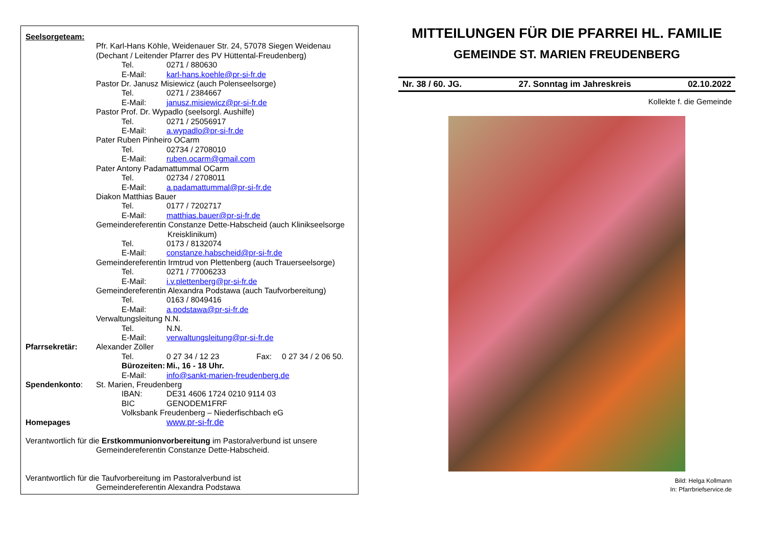Seelsorgeteam:
Pfr. Karl-Hans Köhle, Weidenauer Str. 24, 57078 Siegen Weidenau
(Dechant / Leitender Pfarrer des PV Hüttental-Freudenberg)
Tel. 0271 / 880630
E-Mail: karl-hans.koehle@pr-si-fr.de
Pastor Dr. Janusz Misiewicz (auch Polenseelsorge)
Tel. 0271 / 2384667
E-Mail: janusz.misiewicz@pr-si-fr.de
Pastor Prof. Dr. Wypadlo (seelsorgl. Aushilfe)
Tel. 0271 / 25056917
E-Mail: a.wypadlo@pr-si-fr.de
Pater Ruben Pinheiro OCarm
Tel. 02734 / 2708010
E-Mail: ruben.ocarm@gmail.com
Pater Antony Padamattummal OCarm
Tel. 02734 / 2708011
E-Mail: a.padamattummal@pr-si-fr.de
Diakon Matthias Bauer
Tel. 0177 / 7202717
E-Mail: matthias.bauer@pr-si-fr.de
Gemeindereferentin Constanze Dette-Habscheid (auch Klinikseelsorge
Kreisklinikum)
Tel. 0173 / 8132074
E-Mail: constanze.habscheid@pr-si-fr.de
Gemeindereferentin Irmtrud von Plettenberg (auch Trauerseelsorge)
Tel. 0271 / 77006233
E-Mail: i.v.plettenberg@pr-si-fr.de
Gemeindereferentin Alexandra Podstawa (auch Taufvorbereitung)
Tel. 0163 / 8049416
E-Mail: a.podstawa@pr-si-fr.de
Verwaltungsleitung N.N.
Tel. N.N.
E-Mail: verwaltungsleitung@pr-si-fr.de
Pfarrsekretär: Alexander Zöller
Tel. 0 27 34 / 12 23 Fax: 0 27 34 / 2 06 50.
Bürozeiten: Mi., 16 - 18 Uhr.
E-Mail: info@sankt-marien-freudenberg.de
Spendenkonto: St. Marien, Freudenberg
IBAN: DE31 4606 1724 0210 9114 03
BIC GENODEM1FRF
Volksbank Freudenberg – Niederfischbach eG
Homepages www.pr-si-fr.de
Verantwortlich für die Erstkommunionvorbereitung im Pastoralverbund ist unsere
Gemeindereferentin Constanze Dette-Habscheid.
Verantwortlich für die Taufvorbereitung im Pastoralverbund ist
Gemeindereferentin Alexandra Podstawa
MITTEILUNGEN FÜR DIE PFARREI HL. FAMILIE
GEMEINDE ST. MARIEN FREUDENBERG
Nr. 38 / 60. JG. 27. Sonntag im Jahreskreis 02.10.2022
Kollekte f. die Gemeinde
Bild: Helga Kollmann
In: Pfarrbriefservice.de